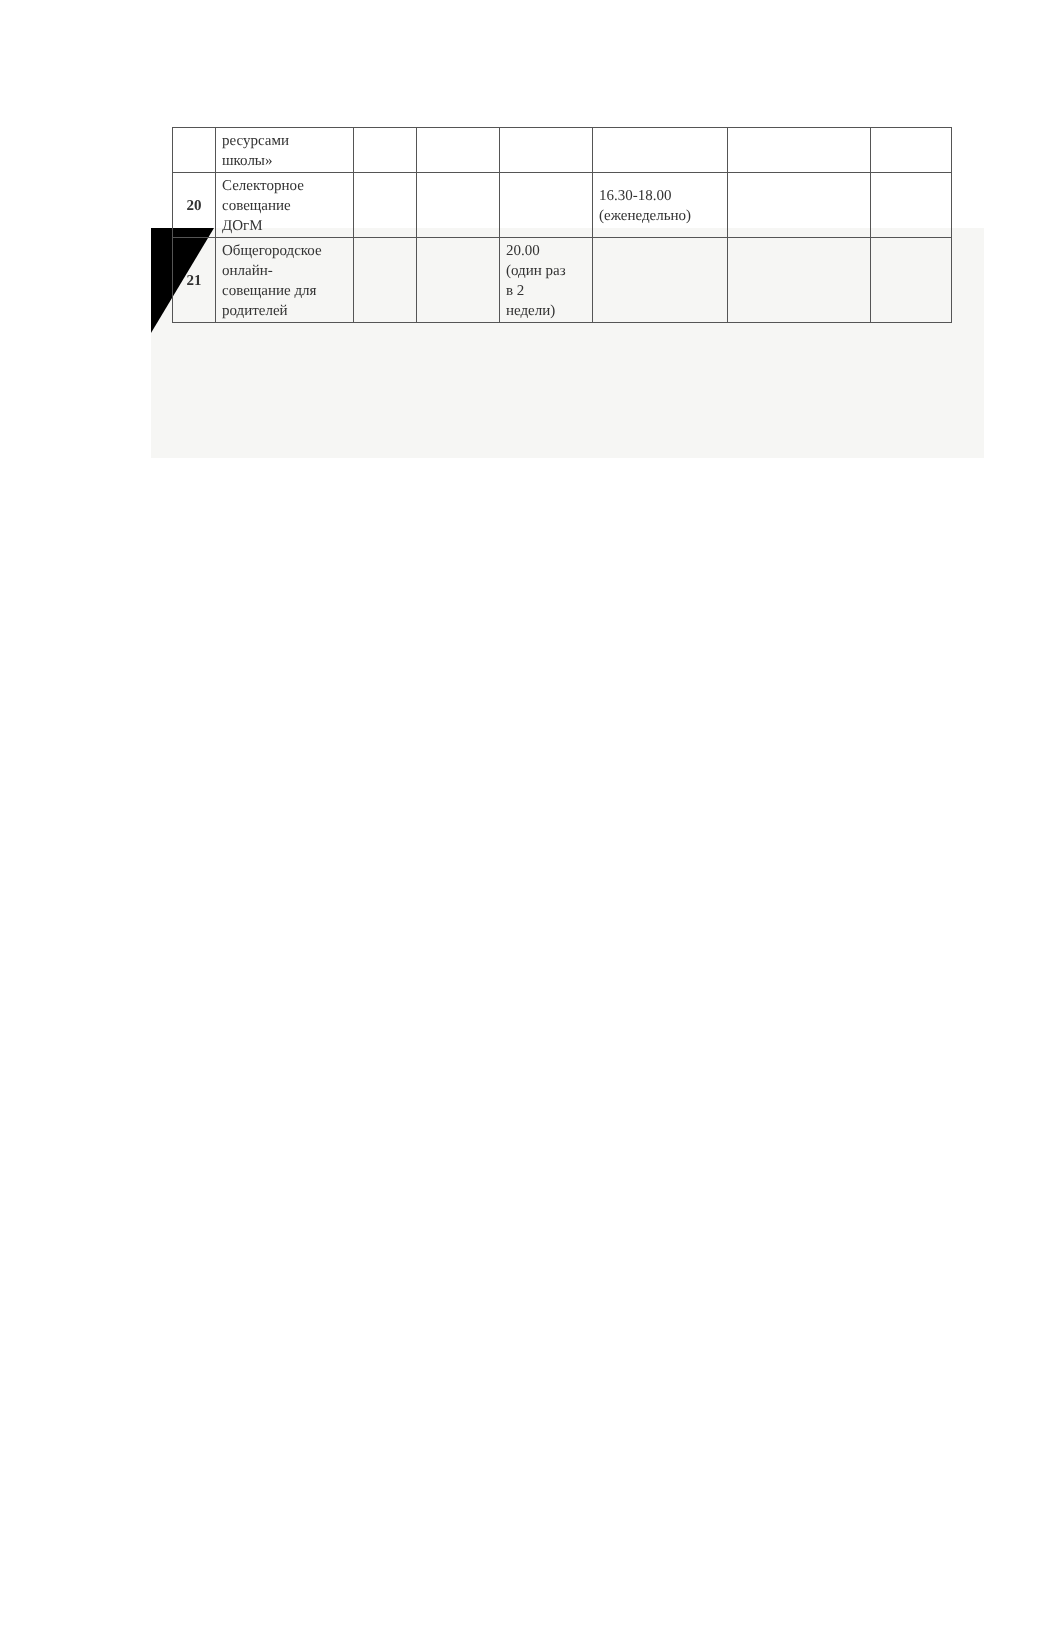| | ресурсами школы» | | | | | | |
| 20 | Селекторное совещание ДОгМ | | | | 16.30-18.00 (еженедельно) | | |
| 21 | Общегородское онлайн- совещание для родителей | | | 20.00 (один раз в 2 недели) | | | |